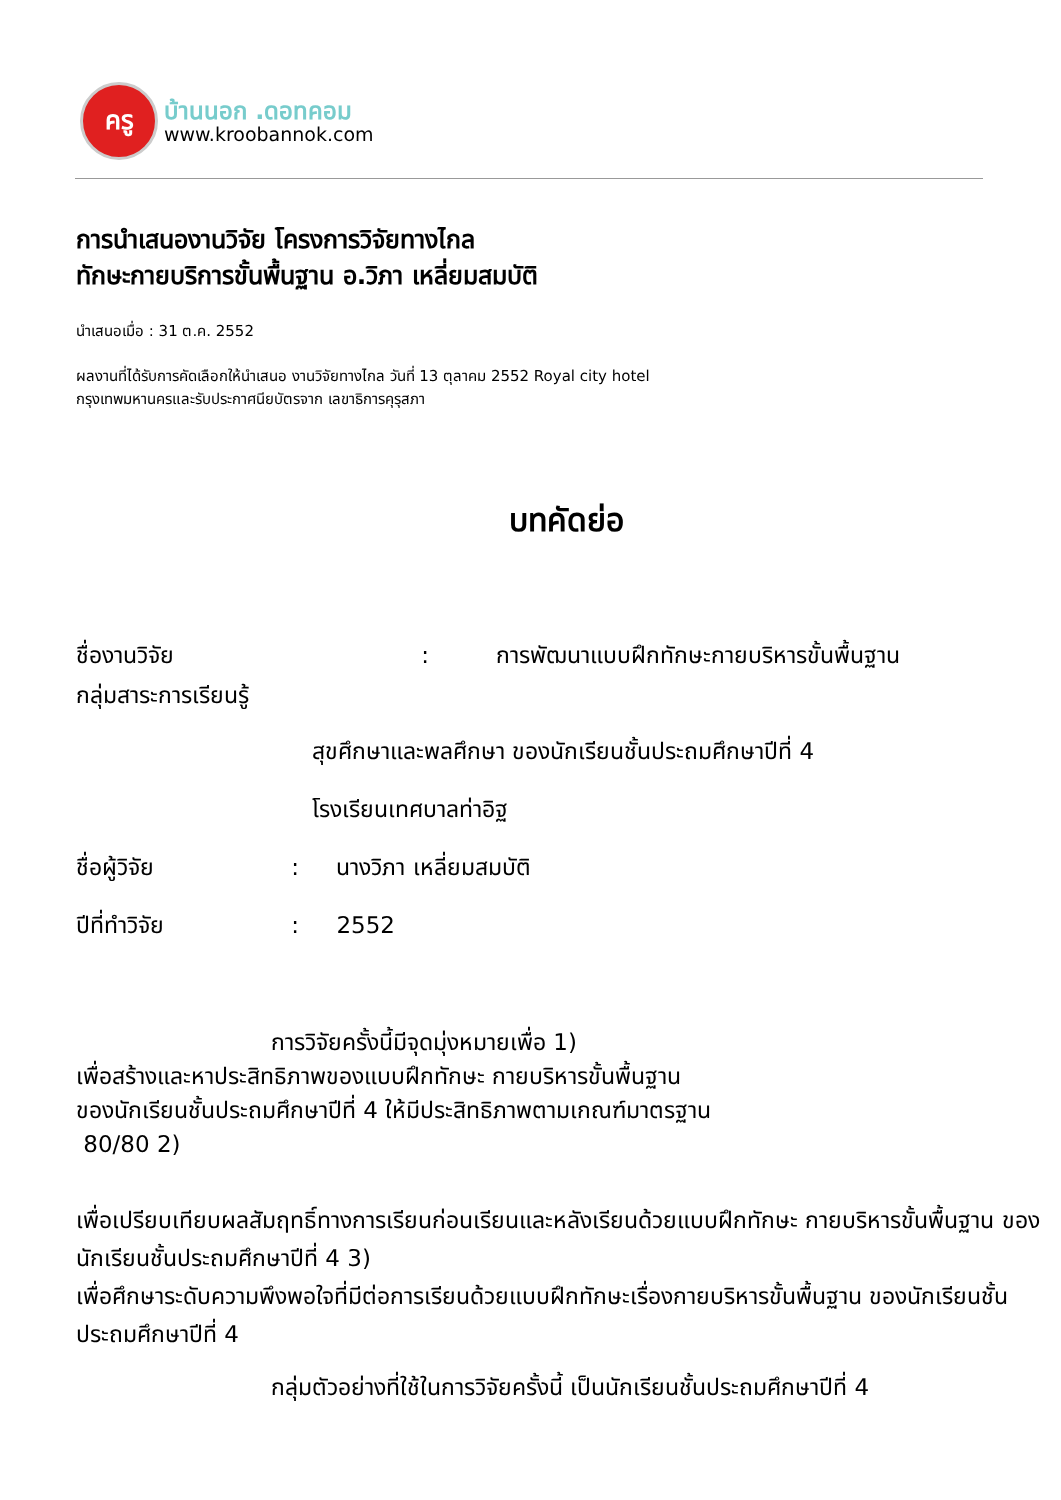ครู
บ้านนอก .ดอทคอม
www.kroobannok.com
การนำเสนองานวิจัย โครงการวิจัยทางไกล
ทักษะกายบริการขั้นพื้นฐาน อ.วิภา เหลี่ยมสมบัติ
นำเสนอเมื่อ : 31 ต.ค. 2552
ผลงานที่ได้รับการคัดเลือกให้นำเสนอ งานวิจัยทางไกล วันที่ 13 ตุลาคม 2552 Royal city hotel
กรุงเทพมหานครและรับประกาศนียบัตรจาก เลขาธิการคุรุสภา
บทคัดย่อ
ชื่องานวิจัย : การพัฒนาแบบฝึกทักษะกายบริหารขั้นพื้นฐาน
กลุ่มสาระการเรียนรู้
สุขศึกษาและพลศึกษา ของนักเรียนชั้นประถมศึกษาปีที่ 4
โรงเรียนเทศบาลท่าอิฐ
ชื่อผู้วิจัย : นางวิภา เหลี่ยมสมบัติ
ปีที่ทำวิจัย : 2552
การวิจัยครั้งนี้มีจุดมุ่งหมายเพื่อ 1)
เพื่อสร้างและหาประสิทธิภาพของแบบฝึกทักษะ กายบริหารขั้นพื้นฐาน
ของนักเรียนชั้นประถมศึกษาปีที่ 4 ให้มีประสิทธิภาพตามเกณฑ์มาตรฐาน
80/80 2)
เพื่อเปรียบเทียบผลสัมฤทธิ์ทางการเรียนก่อนเรียนและหลังเรียนด้วยแบบฝึกทักษะ กายบริหารขั้นพื้นฐาน ของนักเรียนชั้นประถมศึกษาปีที่ 4 3)
เพื่อศึกษาระดับความพึงพอใจที่มีต่อการเรียนด้วยแบบฝึกทักษะเรื่องกายบริหารขั้นพื้นฐาน ของนักเรียนชั้นประถมศึกษาปีที่ 4
กลุ่มตัวอย่างที่ใช้ในการวิจัยครั้งนี้ เป็นนักเรียนชั้นประถมศึกษาปีที่ 4